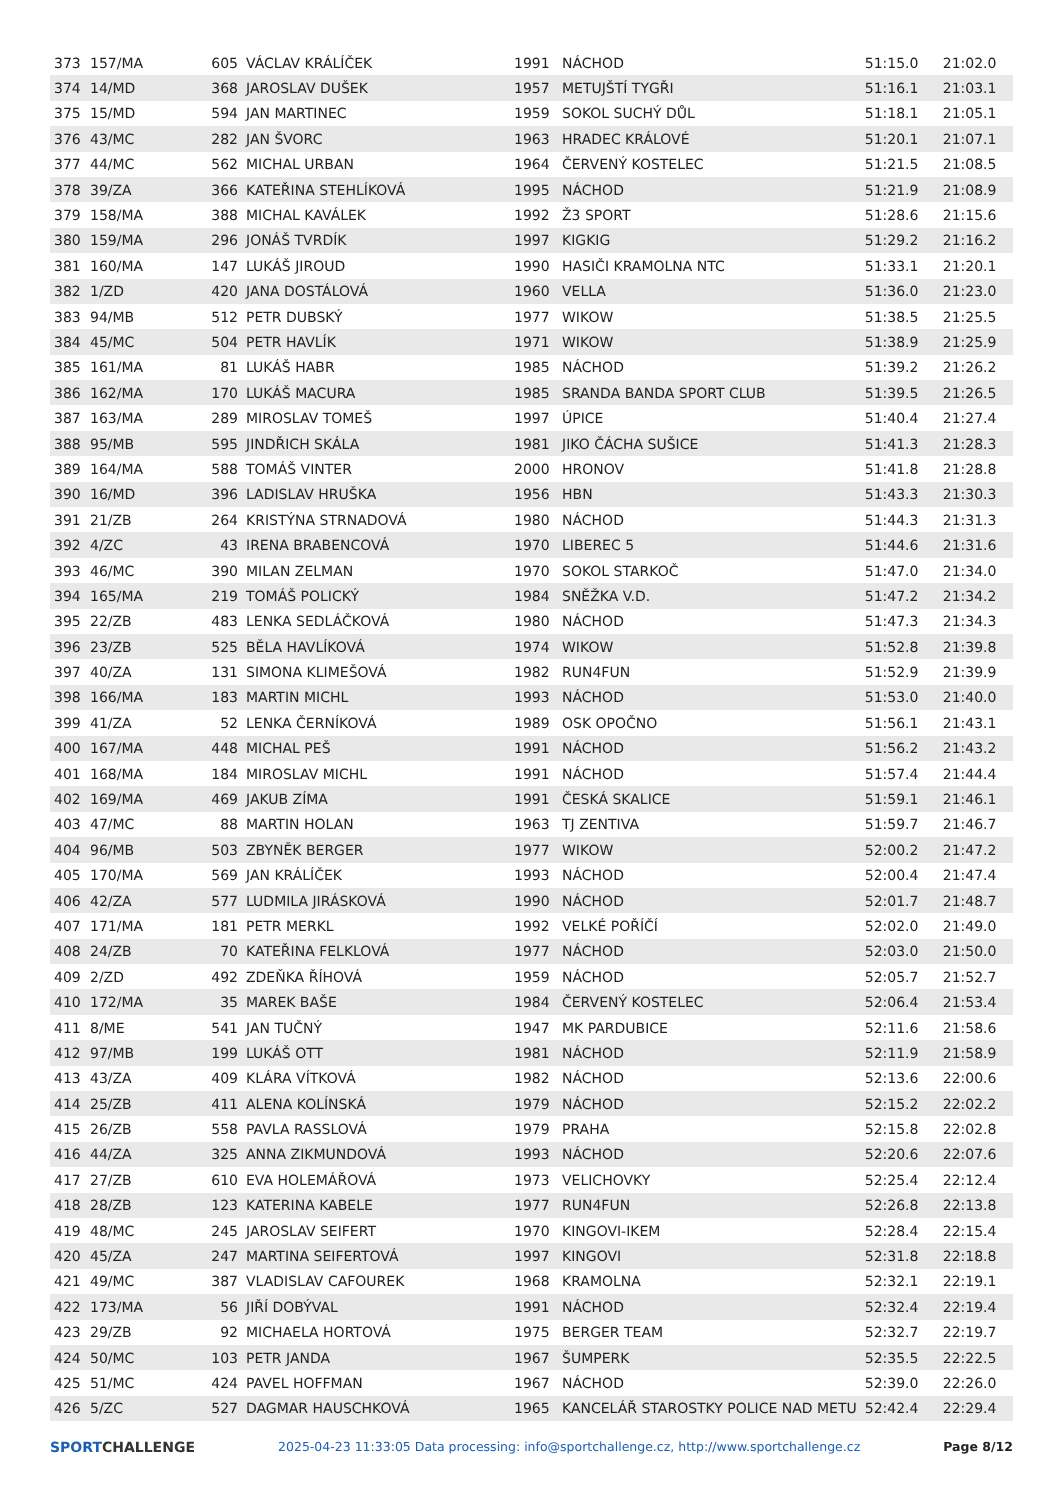| 373 | 157/MA | 605 | VÁCLAV KRÁLÍČEK | 1991 | NÁCHOD | 51:15.0 | 21:02.0 |
| 374 | 14/MD | 368 | JAROSLAV DUŠEK | 1957 | METUJŠTÍ TYGŘI | 51:16.1 | 21:03.1 |
| 375 | 15/MD | 594 | JAN MARTINEC | 1959 | SOKOL SUCHÝ DŮL | 51:18.1 | 21:05.1 |
| 376 | 43/MC | 282 | JAN ŠVORC | 1963 | HRADEC KRÁLOVÉ | 51:20.1 | 21:07.1 |
| 377 | 44/MC | 562 | MICHAL URBAN | 1964 | ČERVENÝ KOSTELEC | 51:21.5 | 21:08.5 |
| 378 | 39/ZA | 366 | KATEŘINA STEHLÍKOVÁ | 1995 | NÁCHOD | 51:21.9 | 21:08.9 |
| 379 | 158/MA | 388 | MICHAL KAVÁLEK | 1992 | Ž3 SPORT | 51:28.6 | 21:15.6 |
| 380 | 159/MA | 296 | JONÁŠ TVRDÍK | 1997 | KIGKIG | 51:29.2 | 21:16.2 |
| 381 | 160/MA | 147 | LUKÁŠ JIROUD | 1990 | HASIČI KRAMOLNA NTC | 51:33.1 | 21:20.1 |
| 382 | 1/ZD | 420 | JANA DOSTÁLOVÁ | 1960 | VELLA | 51:36.0 | 21:23.0 |
| 383 | 94/MB | 512 | PETR DUBSKÝ | 1977 | WIKOW | 51:38.5 | 21:25.5 |
| 384 | 45/MC | 504 | PETR HAVLÍK | 1971 | WIKOW | 51:38.9 | 21:25.9 |
| 385 | 161/MA | 81 | LUKÁŠ HABR | 1985 | NÁCHOD | 51:39.2 | 21:26.2 |
| 386 | 162/MA | 170 | LUKÁŠ MACURA | 1985 | SRANDA BANDA SPORT CLUB | 51:39.5 | 21:26.5 |
| 387 | 163/MA | 289 | MIROSLAV TOMEŠ | 1997 | ÚPICE | 51:40.4 | 21:27.4 |
| 388 | 95/MB | 595 | JINDŘICH SKÁLA | 1981 | JIKO ČÁCHA SUŠICE | 51:41.3 | 21:28.3 |
| 389 | 164/MA | 588 | TOMÁŠ VINTER | 2000 | HRONOV | 51:41.8 | 21:28.8 |
| 390 | 16/MD | 396 | LADISLAV HRUŠKA | 1956 | HBN | 51:43.3 | 21:30.3 |
| 391 | 21/ZB | 264 | KRISTÝNA STRNADOVÁ | 1980 | NÁCHOD | 51:44.3 | 21:31.3 |
| 392 | 4/ZC | 43 | IRENA BRABENCOVÁ | 1970 | LIBEREC 5 | 51:44.6 | 21:31.6 |
| 393 | 46/MC | 390 | MILAN ZELMAN | 1970 | SOKOL STARKOČ | 51:47.0 | 21:34.0 |
| 394 | 165/MA | 219 | TOMÁŠ POLICKÝ | 1984 | SNĚŽKA V.D. | 51:47.2 | 21:34.2 |
| 395 | 22/ZB | 483 | LENKA SEDLÁČKOVÁ | 1980 | NÁCHOD | 51:47.3 | 21:34.3 |
| 396 | 23/ZB | 525 | BĚLA HAVLÍKOVÁ | 1974 | WIKOW | 51:52.8 | 21:39.8 |
| 397 | 40/ZA | 131 | SIMONA KLIMEŠOVÁ | 1982 | RUN4FUN | 51:52.9 | 21:39.9 |
| 398 | 166/MA | 183 | MARTIN MICHL | 1993 | NÁCHOD | 51:53.0 | 21:40.0 |
| 399 | 41/ZA | 52 | LENKA ČERNÍKOVÁ | 1989 | OSK OPOČNO | 51:56.1 | 21:43.1 |
| 400 | 167/MA | 448 | MICHAL PEŠ | 1991 | NÁCHOD | 51:56.2 | 21:43.2 |
| 401 | 168/MA | 184 | MIROSLAV MICHL | 1991 | NÁCHOD | 51:57.4 | 21:44.4 |
| 402 | 169/MA | 469 | JAKUB ZÍMA | 1991 | ČESKÁ SKALICE | 51:59.1 | 21:46.1 |
| 403 | 47/MC | 88 | MARTIN HOLAN | 1963 | TJ ZENTIVA | 51:59.7 | 21:46.7 |
| 404 | 96/MB | 503 | ZBYNĚK BERGER | 1977 | WIKOW | 52:00.2 | 21:47.2 |
| 405 | 170/MA | 569 | JAN KRÁLÍČEK | 1993 | NÁCHOD | 52:00.4 | 21:47.4 |
| 406 | 42/ZA | 577 | LUDMILA JIRÁSKOVÁ | 1990 | NÁCHOD | 52:01.7 | 21:48.7 |
| 407 | 171/MA | 181 | PETR MERKL | 1992 | VELKÉ POŘÍČÍ | 52:02.0 | 21:49.0 |
| 408 | 24/ZB | 70 | KATEŘINA FELKLOVÁ | 1977 | NÁCHOD | 52:03.0 | 21:50.0 |
| 409 | 2/ZD | 492 | ZDEŇKA ŘÍHOVÁ | 1959 | NÁCHOD | 52:05.7 | 21:52.7 |
| 410 | 172/MA | 35 | MAREK BAŠE | 1984 | ČERVENÝ KOSTELEC | 52:06.4 | 21:53.4 |
| 411 | 8/ME | 541 | JAN TUČNÝ | 1947 | MK PARDUBICE | 52:11.6 | 21:58.6 |
| 412 | 97/MB | 199 | LUKÁŠ OTT | 1981 | NÁCHOD | 52:11.9 | 21:58.9 |
| 413 | 43/ZA | 409 | KLÁRA VÍTKOVÁ | 1982 | NÁCHOD | 52:13.6 | 22:00.6 |
| 414 | 25/ZB | 411 | ALENA KOLÍNSKÁ | 1979 | NÁCHOD | 52:15.2 | 22:02.2 |
| 415 | 26/ZB | 558 | PAVLA RASSLOVÁ | 1979 | PRAHA | 52:15.8 | 22:02.8 |
| 416 | 44/ZA | 325 | ANNA ZIKMUNDOVÁ | 1993 | NÁCHOD | 52:20.6 | 22:07.6 |
| 417 | 27/ZB | 610 | EVA HOLEMÁŘOVÁ | 1973 | VELICHOVKY | 52:25.4 | 22:12.4 |
| 418 | 28/ZB | 123 | KATERINA KABELE | 1977 | RUN4FUN | 52:26.8 | 22:13.8 |
| 419 | 48/MC | 245 | JAROSLAV SEIFERT | 1970 | KINGOVI-IKEM | 52:28.4 | 22:15.4 |
| 420 | 45/ZA | 247 | MARTINA SEIFERTOVÁ | 1997 | KINGOVI | 52:31.8 | 22:18.8 |
| 421 | 49/MC | 387 | VLADISLAV CAFOUREK | 1968 | KRAMOLNA | 52:32.1 | 22:19.1 |
| 422 | 173/MA | 56 | JIŘÍ DOBÝVAL | 1991 | NÁCHOD | 52:32.4 | 22:19.4 |
| 423 | 29/ZB | 92 | MICHAELA HORTOVÁ | 1975 | BERGER TEAM | 52:32.7 | 22:19.7 |
| 424 | 50/MC | 103 | PETR JANDA | 1967 | ŠUMPERK | 52:35.5 | 22:22.5 |
| 425 | 51/MC | 424 | PAVEL HOFFMAN | 1967 | NÁCHOD | 52:39.0 | 22:26.0 |
| 426 | 5/ZC | 527 | DAGMAR HAUSCHKOVÁ | 1965 | KANCELÁŘ STAROSTKY POLICE NAD METU | 52:42.4 | 22:29.4 |
SPORTCHALLENGE 2025-04-23 11:33:05 Data processing: info@sportchallenge.cz, http://www.sportchallenge.cz
Page 8/12